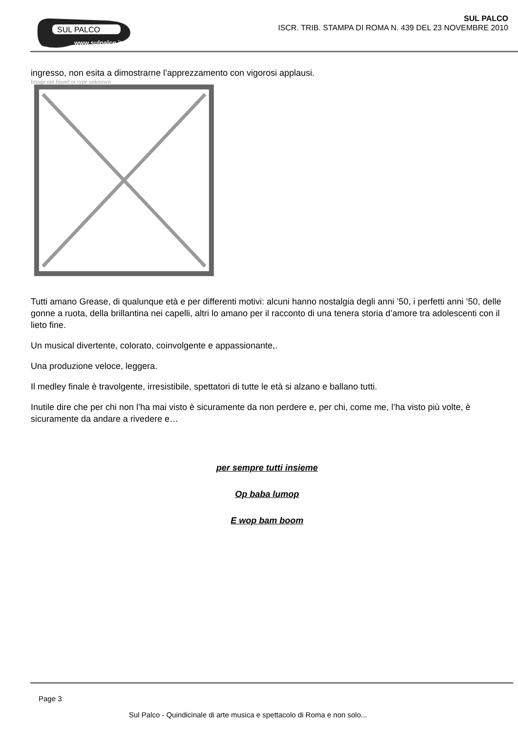SUL PALCO
www.sulpalco.it
SUL PALCO
ISCR. TRIB. STAMPA DI ROMA N. 439 DEL 23 NOVEMBRE 2010
ingresso, non esita a dimostrarne l’apprezzamento con vigorosi applausi.
Image not found or type unknown
Tutti amano Grease, di qualunque età e per differenti motivi: alcuni hanno nostalgia degli anni ’50, i perfetti anni ’50, delle gonne a ruota, della brillantina nei capelli, altri lo amano per il racconto di una tenera storia d’amore tra adolescenti con il lieto fine.
Un musical divertente, colorato, coinvolgente e appassionante,.
Una produzione veloce, leggera.
Il medley finale è travolgente, irresistibile, spettatori di tutte le età si alzano e ballano tutti.
Inutile dire che per chi non l’ha mai visto è sicuramente da non perdere e, per chi, come me, l’ha visto più volte, è sicuramente da andare a rivedere e…
per sempre tutti insieme
Op baba lumop
E wop bam boom
Page 3
Sul Palco - Quindicinale di arte musica e spettacolo di Roma e non solo...